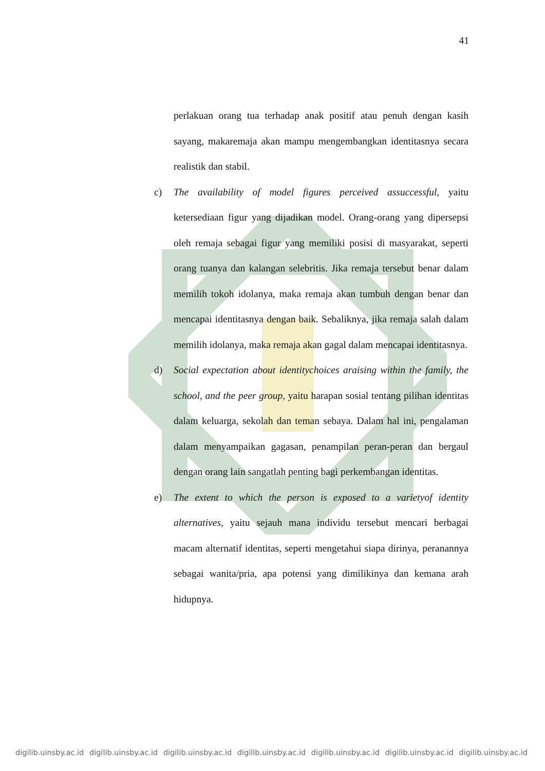41
perlakuan orang tua terhadap anak positif atau penuh dengan kasih sayang, makaremaja akan mampu mengembangkan identitasnya secara realistik dan stabil.
c) The availability of model figures perceived assuccessful, yaitu ketersediaan figur yang dijadikan model. Orang-orang yang dipersepsi oleh remaja sebagai figur yang memiliki posisi di masyarakat, seperti orang tuanya dan kalangan selebritis. Jika remaja tersebut benar dalam memilih tokoh idolanya, maka remaja akan tumbuh dengan benar dan mencapai identitasnya dengan baik. Sebaliknya, jika remaja salah dalam memilih idolanya, maka remaja akan gagal dalam mencapai identitasnya.
d) Social expectation about identitychoices araising within the family, the school, and the peer group, yaitu harapan sosial tentang pilihan identitas dalam keluarga, sekolah dan teman sebaya. Dalam hal ini, pengalaman dalam menyampaikan gagasan, penampilan peran-peran dan bergaul dengan orang lain sangatlah penting bagi perkembangan identitas.
e) The extent to which the person is exposed to a varietyof identity alternatives, yaitu sejauh mana individu tersebut mencari berbagai macam alternatif identitas, seperti mengetahui siapa dirinya, peranannya sebagai wanita/pria, apa potensi yang dimilikinya dan kemana arah hidupnya.
digilib.uinsby.ac.id digilib.uinsby.ac.id digilib.uinsby.ac.id digilib.uinsby.ac.id digilib.uinsby.ac.id digilib.uinsby.ac.id digilib.uinsby.ac.id